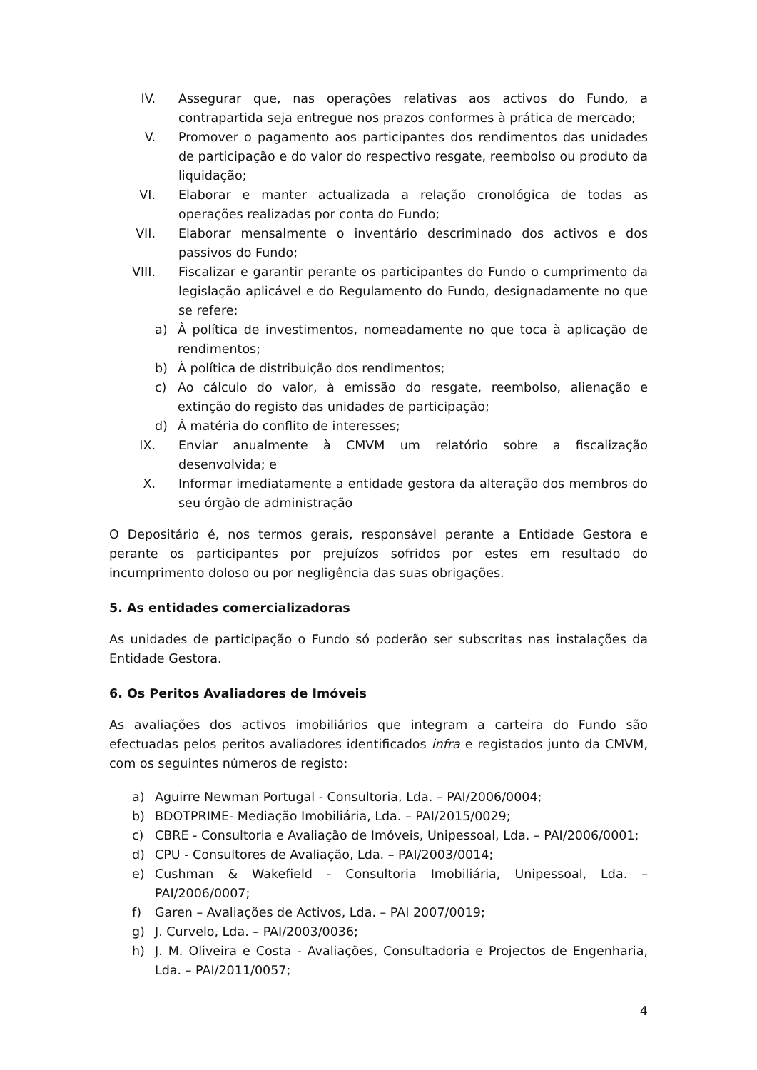IV. Assegurar que, nas operações relativas aos activos do Fundo, a contrapartida seja entregue nos prazos conformes à prática de mercado;
V. Promover o pagamento aos participantes dos rendimentos das unidades de participação e do valor do respectivo resgate, reembolso ou produto da liquidação;
VI. Elaborar e manter actualizada a relação cronológica de todas as operações realizadas por conta do Fundo;
VII. Elaborar mensalmente o inventário descriminado dos activos e dos passivos do Fundo;
VIII. Fiscalizar e garantir perante os participantes do Fundo o cumprimento da legislação aplicável e do Regulamento do Fundo, designadamente no que se refere:
a) À política de investimentos, nomeadamente no que toca à aplicação de rendimentos;
b) À política de distribuição dos rendimentos;
c) Ao cálculo do valor, à emissão do resgate, reembolso, alienação e extinção do registo das unidades de participação;
d) À matéria do conflito de interesses;
IX. Enviar anualmente à CMVM um relatório sobre a fiscalização desenvolvida; e
X. Informar imediatamente a entidade gestora da alteração dos membros do seu órgão de administração
O Depositário é, nos termos gerais, responsável perante a Entidade Gestora e perante os participantes por prejuízos sofridos por estes em resultado do incumprimento doloso ou por negligência das suas obrigações.
5. As entidades comercializadoras
As unidades de participação o Fundo só poderão ser subscritas nas instalações da Entidade Gestora.
6. Os Peritos Avaliadores de Imóveis
As avaliações dos activos imobiliários que integram a carteira do Fundo são efectuadas pelos peritos avaliadores identificados infra e registados junto da CMVM, com os seguintes números de registo:
a) Aguirre Newman Portugal - Consultoria, Lda. – PAI/2006/0004;
b) BDOTPRIME- Mediação Imobiliária, Lda. – PAI/2015/0029;
c) CBRE - Consultoria e Avaliação de Imóveis, Unipessoal, Lda. – PAI/2006/0001;
d) CPU - Consultores de Avaliação, Lda. – PAI/2003/0014;
e) Cushman & Wakefield - Consultoria Imobiliária, Unipessoal, Lda. – PAI/2006/0007;
f) Garen – Avaliações de Activos, Lda. – PAI 2007/0019;
g) J. Curvelo, Lda. – PAI/2003/0036;
h) J. M. Oliveira e Costa - Avaliações, Consultadoria e Projectos de Engenharia, Lda. – PAI/2011/0057;
4